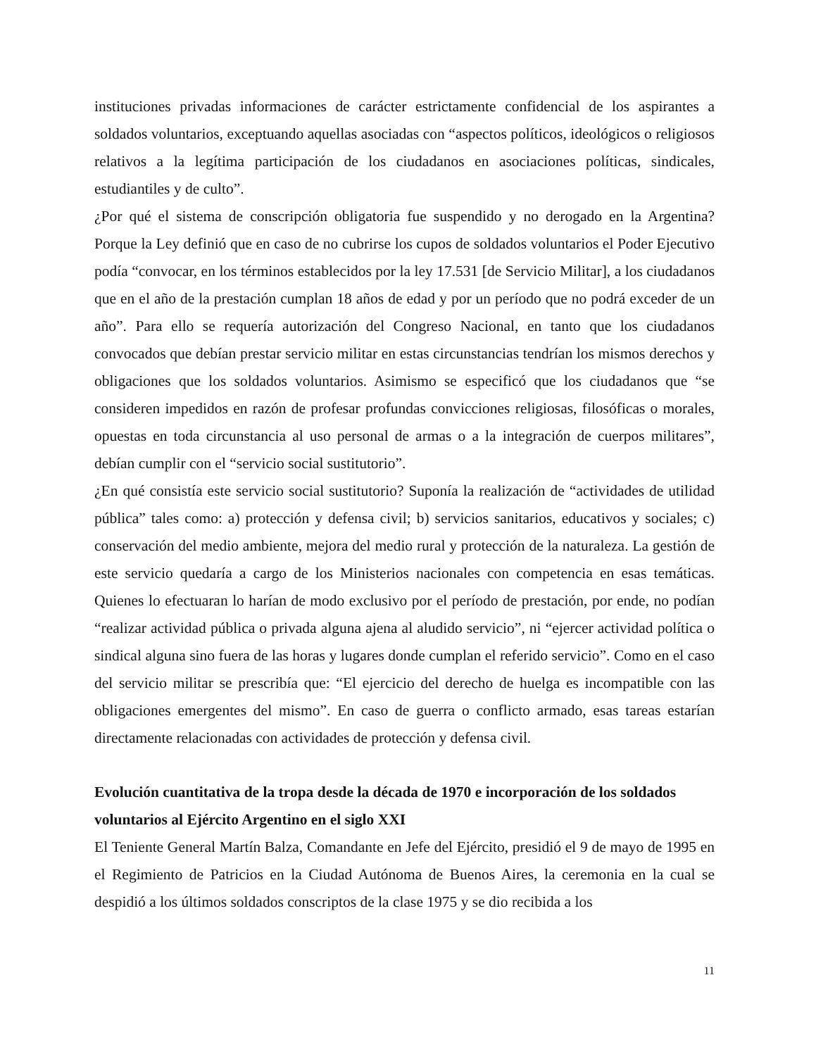instituciones privadas informaciones de carácter estrictamente confidencial de los aspirantes a soldados voluntarios, exceptuando aquellas asociadas con “aspectos políticos, ideológicos o religiosos relativos a la legítima participación de los ciudadanos en asociaciones políticas, sindicales, estudiantiles y de culto”.
¿Por qué el sistema de conscripción obligatoria fue suspendido y no derogado en la Argentina? Porque la Ley definió que en caso de no cubrirse los cupos de soldados voluntarios el Poder Ejecutivo podía “convocar, en los términos establecidos por la ley 17.531 [de Servicio Militar], a los ciudadanos que en el año de la prestación cumplan 18 años de edad y por un período que no podrá exceder de un año”. Para ello se requería autorización del Congreso Nacional, en tanto que los ciudadanos convocados que debían prestar servicio militar en estas circunstancias tendrían los mismos derechos y obligaciones que los soldados voluntarios. Asimismo se especificó que los ciudadanos que “se consideren impedidos en razón de profesar profundas convicciones religiosas, filosóficas o morales, opuestas en toda circunstancia al uso personal de armas o a la integración de cuerpos militares”, debían cumplir con el “servicio social sustitutorio”.
¿En qué consistía este servicio social sustitutorio? Suponía la realización de “actividades de utilidad pública” tales como: a) protección y defensa civil; b) servicios sanitarios, educativos y sociales; c) conservación del medio ambiente, mejora del medio rural y protección de la naturaleza. La gestión de este servicio quedaría a cargo de los Ministerios nacionales con competencia en esas temáticas. Quienes lo efectuaran lo harían de modo exclusivo por el período de prestación, por ende, no podían “realizar actividad pública o privada alguna ajena al aludido servicio”, ni “ejercer actividad política o sindical alguna sino fuera de las horas y lugares donde cumplan el referido servicio”. Como en el caso del servicio militar se prescribía que: “El ejercicio del derecho de huelga es incompatible con las obligaciones emergentes del mismo”. En caso de guerra o conflicto armado, esas tareas estarían directamente relacionadas con actividades de protección y defensa civil.
Evolución cuantitativa de la tropa desde la década de 1970 e incorporación de los soldados voluntarios al Ejército Argentino en el siglo XXI
El Teniente General Martín Balza, Comandante en Jefe del Ejército, presidió el 9 de mayo de 1995 en el Regimiento de Patricios en la Ciudad Autónoma de Buenos Aires, la ceremonia en la cual se despidió a los últimos soldados conscriptos de la clase 1975 y se dio recibida a los
11